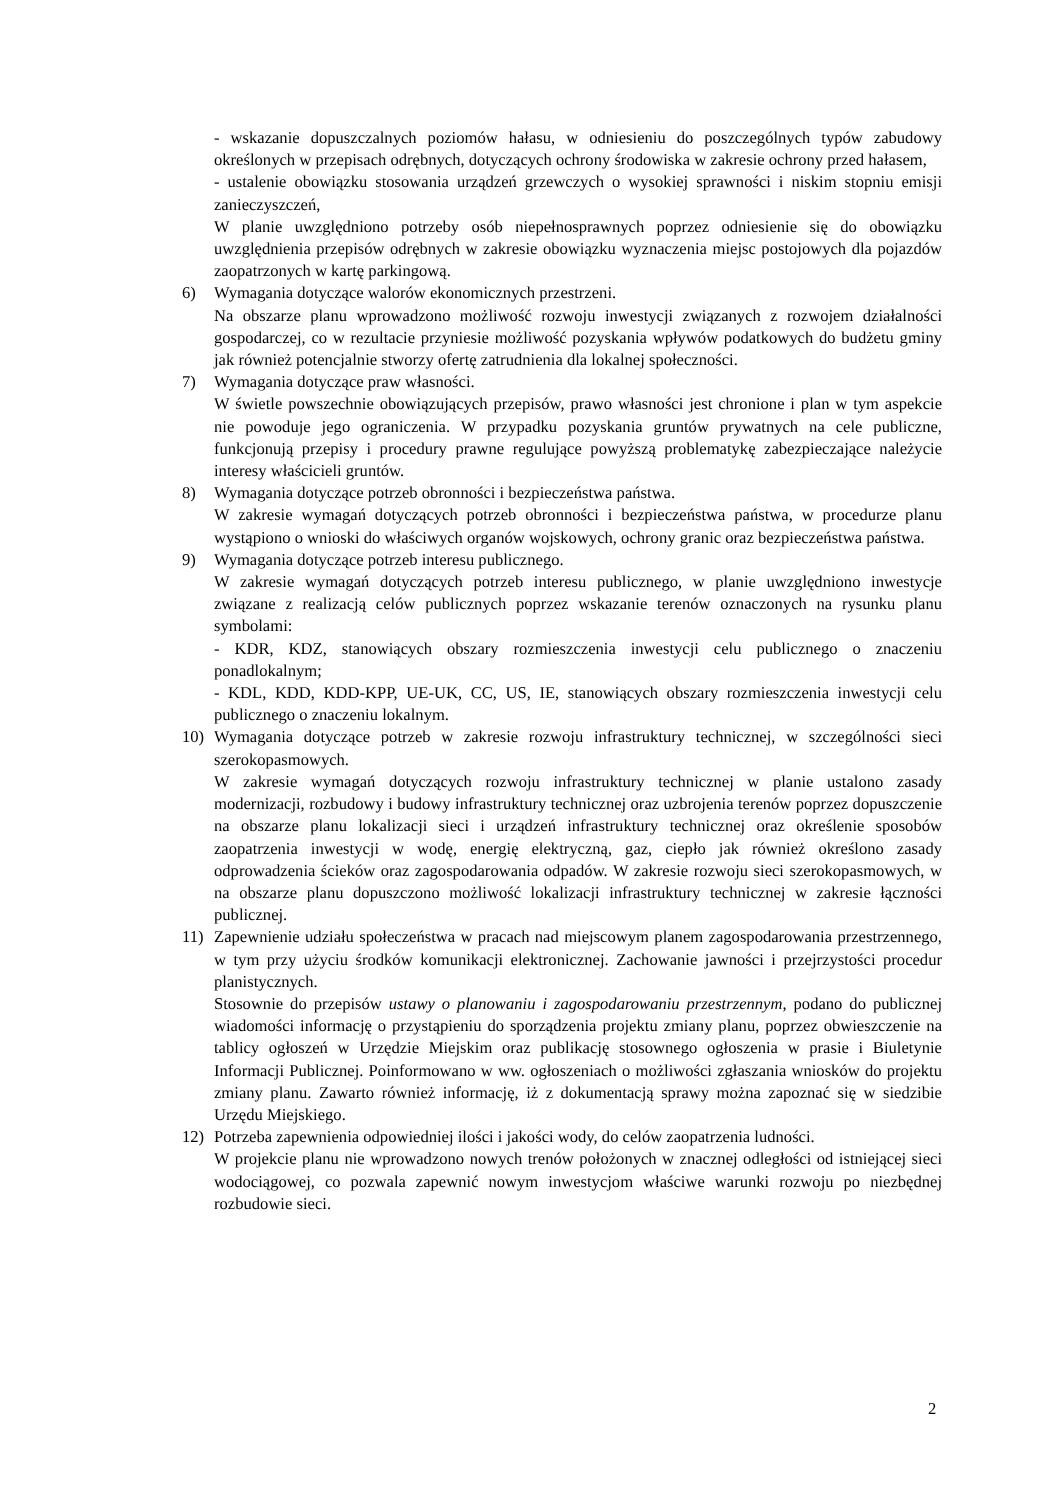- wskazanie dopuszczalnych poziomów hałasu, w odniesieniu do poszczególnych typów zabudowy określonych w przepisach odrębnych, dotyczących ochrony środowiska w zakresie ochrony przed hałasem,
- ustalenie obowiązku stosowania urządzeń grzewczych o wysokiej sprawności i niskim stopniu emisji zanieczyszczeń,
W planie uwzględniono potrzeby osób niepełnosprawnych poprzez odniesienie się do obowiązku uwzględnienia przepisów odrębnych w zakresie obowiązku wyznaczenia miejsc postojowych dla pojazdów zaopatrzonych w kartę parkingową.
6) Wymagania dotyczące walorów ekonomicznych przestrzeni.
Na obszarze planu wprowadzono możliwość rozwoju inwestycji związanych z rozwojem działalności gospodarczej, co w rezultacie przyniesie możliwość pozyskania wpływów podatkowych do budżetu gminy jak również potencjalnie stworzy ofertę zatrudnienia dla lokalnej społeczności.
7) Wymagania dotyczące praw własności.
W świetle powszechnie obowiązujących przepisów, prawo własności jest chronione i plan w tym aspekcie nie powoduje jego ograniczenia. W przypadku pozyskania gruntów prywatnych na cele publiczne, funkcjonują przepisy i procedury prawne regulujące powyższą problematykę zabezpieczające należycie interesy właścicieli gruntów.
8) Wymagania dotyczące potrzeb obronności i bezpieczeństwa państwa.
W zakresie wymagań dotyczących potrzeb obronności i bezpieczeństwa państwa, w procedurze planu wystąpiono o wnioski do właściwych organów wojskowych, ochrony granic oraz bezpieczeństwa państwa.
9) Wymagania dotyczące potrzeb interesu publicznego.
W zakresie wymagań dotyczących potrzeb interesu publicznego, w planie uwzględniono inwestycje związane z realizacją celów publicznych poprzez wskazanie terenów oznaczonych na rysunku planu symbolami:
- KDR, KDZ, stanowiących obszary rozmieszczenia inwestycji celu publicznego o znaczeniu ponadlokalnym;
- KDL, KDD, KDD-KPP, UE-UK, CC, US, IE, stanowiących obszary rozmieszczenia inwestycji celu publicznego o znaczeniu lokalnym.
10) Wymagania dotyczące potrzeb w zakresie rozwoju infrastruktury technicznej, w szczególności sieci szerokopasmowych.
W zakresie wymagań dotyczących rozwoju infrastruktury technicznej w planie ustalono zasady modernizacji, rozbudowy i budowy infrastruktury technicznej oraz uzbrojenia terenów poprzez dopuszczenie na obszarze planu lokalizacji sieci i urządzeń infrastruktury technicznej oraz określenie sposobów zaopatrzenia inwestycji w wodę, energię elektryczną, gaz, ciepło jak również określono zasady odprowadzenia ścieków oraz zagospodarowania odpadów. W zakresie rozwoju sieci szerokopasmowych, w na obszarze planu dopuszczono możliwość lokalizacji infrastruktury technicznej w zakresie łączności publicznej.
11) Zapewnienie udziału społeczeństwa w pracach nad miejscowym planem zagospodarowania przestrzennego, w tym przy użyciu środków komunikacji elektronicznej. Zachowanie jawności i przejrzystości procedur planistycznych.
Stosownie do przepisów ustawy o planowaniu i zagospodarowaniu przestrzennym, podano do publicznej wiadomości informację o przystąpieniu do sporządzenia projektu zmiany planu, poprzez obwieszczenie na tablicy ogłoszeń w Urzędzie Miejskim oraz publikację stosownego ogłoszenia w prasie i Biuletynie Informacji Publicznej. Poinformowano w ww. ogłoszeniach o możliwości zgłaszania wniosków do projektu zmiany planu. Zawarto również informację, iż z dokumentacją sprawy można zapoznać się w siedzibie Urzędu Miejskiego.
12) Potrzeba zapewnienia odpowiedniej ilości i jakości wody, do celów zaopatrzenia ludności.
W projekcie planu nie wprowadzono nowych trenów położonych w znacznej odległości od istniejącej sieci wodociągowej, co pozwala zapewnić nowym inwestycjom właściwe warunki rozwoju po niezbędnej rozbudowie sieci.
2